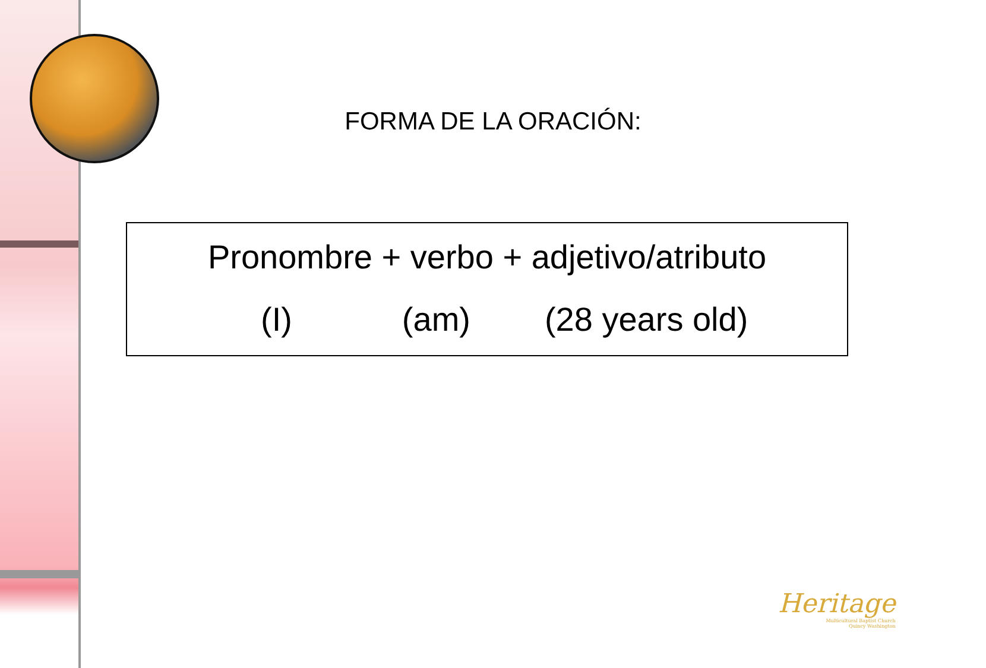FORMA DE LA ORACIÓN:
Pronombre + verbo + adjetivo/atributo
(I) (am) (28 years old)
Heritage
Multicultural Baptist Church
Quincy Washington